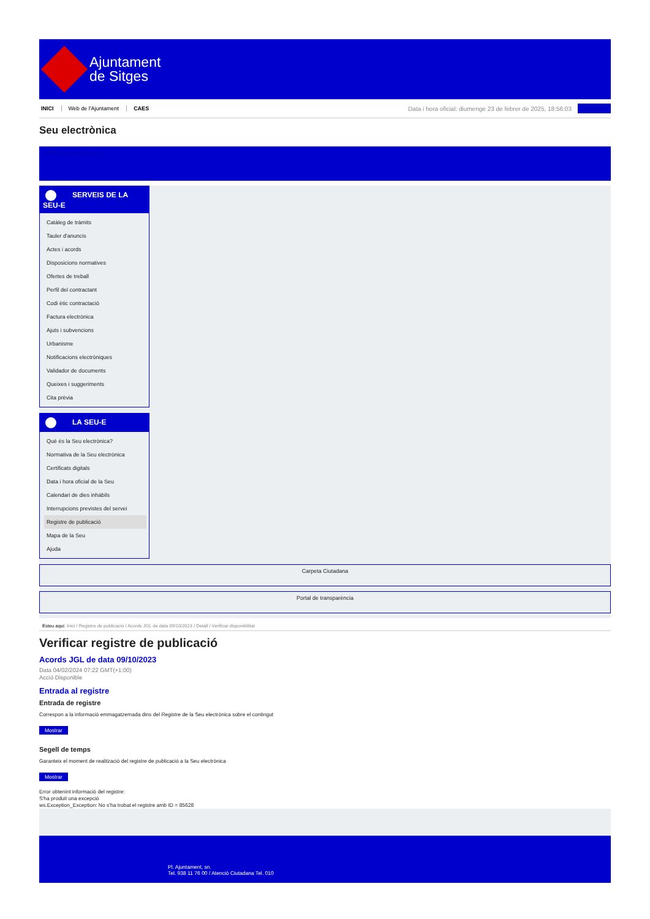Ajuntament
de Sitges
INICI Web de l'Ajuntament CAES
Data i hora oficial: diumenge 23 de febrer de 2025, 18:56:03 Directoris
Seu electrònica
Obtenir còpia autèntica
SERVEIS DE LA SEU-E
Catàleg de tràmits
Tauler d'anuncis
Actes i acords
Disposicions normatives
Ofertes de treball
Perfil del contractant
Codi ètic contractació
Factura electrònica
Ajuts i subvencions
Urbanisme
Notificacions electròniques
Validador de documents
Queixes i suggeriments
Cita prèvia
LA SEU-E
Què és la Seu electrònica?
Normativa de la Seu electrònica
Certificats digitals
Data i hora oficial de la Seu
Calendari de dies inhàbils
Interrupcions previstes del servei
Registre de publicació
Mapa de la Seu
Ajuda
Carpeta Ciutadana
Portal de transparència
Esteu aquí: Inici / Registre de publicació / Acords JGL de data 09/10/2023 / Detall / Verificar disponibilitat
Verificar registre de publicació
Acords JGL de data 09/10/2023
Data 04/02/2024 07:22 GMT(+1:00)
Acció Disponible
Entrada al registre
Entrada de registre
Correspon a la informació emmagatzemada dins del Registre de la Seu electrònica sobre el contingut
Mostrar
Segell de temps
Garanteix el moment de realització del registre de publicació a la Seu electrònica
Mostrar
Error obtenint informació del registre:
S'ha produit una excepció
ws.Exception_Exception: No s'ha trobat el registre amb ID = 85628
Pl. Ajuntament, sn.
Tel. 938 11 76 00 / Atenció Ciutadana Tel. 010